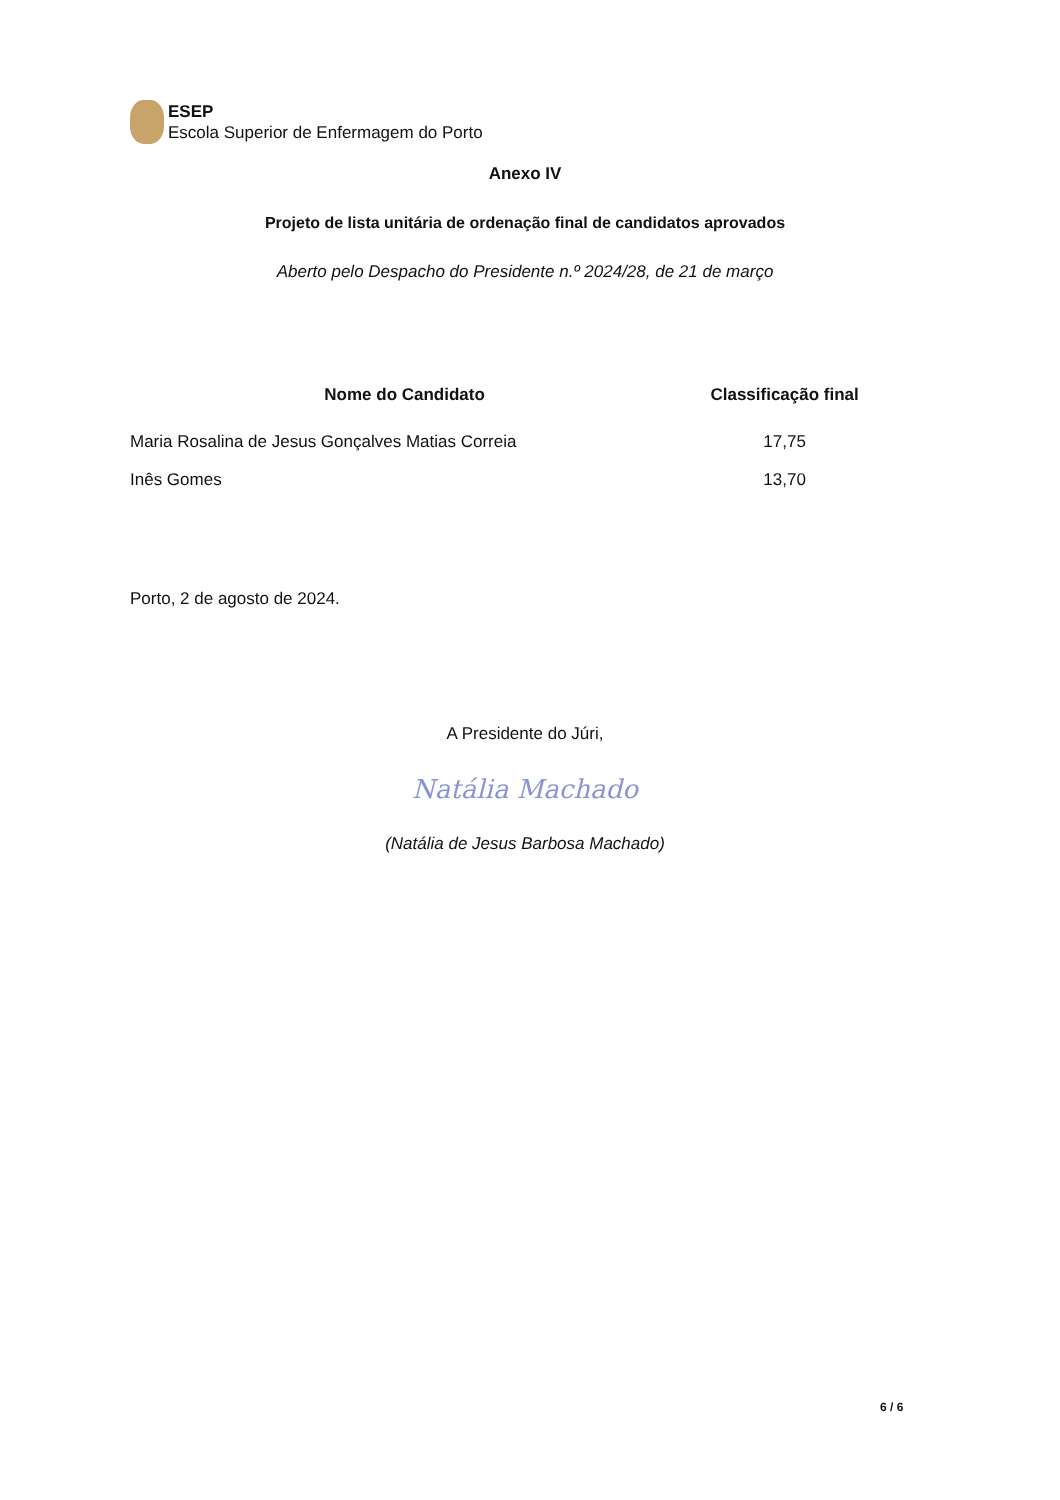ESEP
Escola Superior de Enfermagem do Porto
Anexo IV
Projeto de lista unitária de ordenação final de candidatos aprovados
Aberto pelo Despacho do Presidente n.º 2024/28, de 21 de março
| Nome do Candidato | Classificação final |
| --- | --- |
| Maria Rosalina de Jesus Gonçalves Matias Correia | 17,75 |
| Inês Gomes | 13,70 |
Porto, 2 de agosto de 2024.
A Presidente do Júri,
Natália Machado
(Natália de Jesus Barbosa Machado)
6 / 6